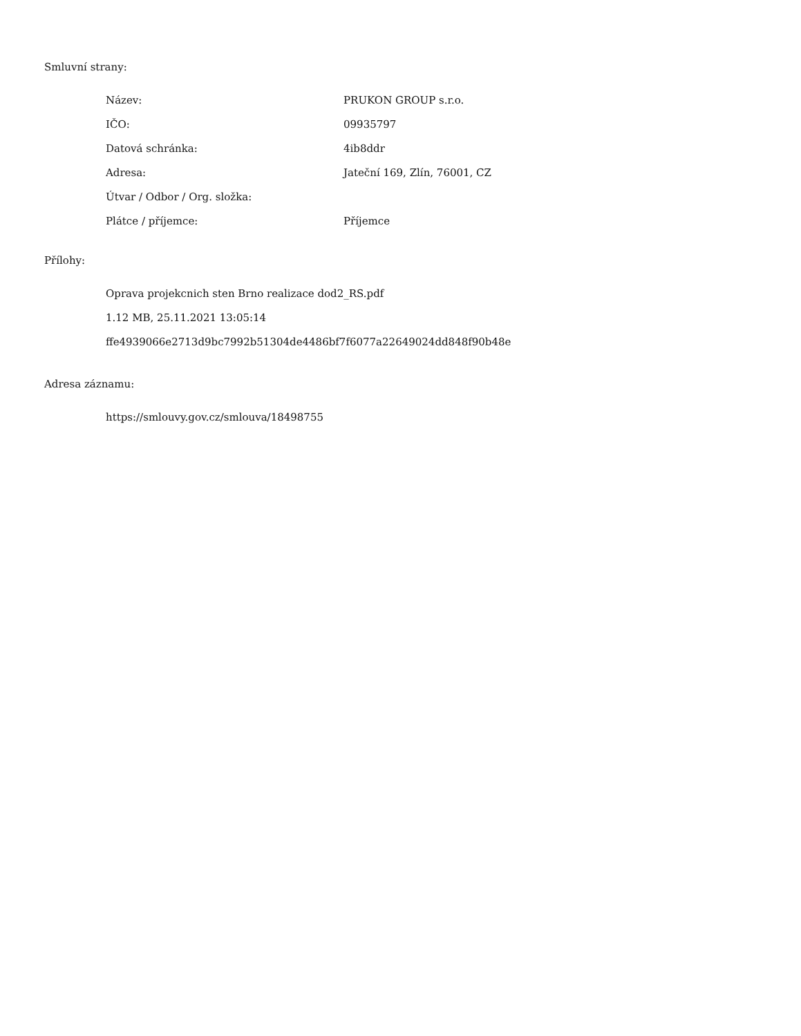Smluvní strany:
| Název: | PRUKON GROUP s.r.o. |
| IČO: | 09935797 |
| Datová schránka: | 4ib8ddr |
| Adresa: | Jateční 169, Zlín, 76001, CZ |
| Útvar / Odbor / Org. složka: | |
| Plátce / příjemce: | Příjemce |
Přílohy:
Oprava projekcnich sten Brno realizace dod2_RS.pdf
1.12 MB, 25.11.2021 13:05:14
ffe4939066e2713d9bc7992b51304de4486bf7f6077a22649024dd848f90b48e
Adresa záznamu:
https://smlouvy.gov.cz/smlouva/18498755